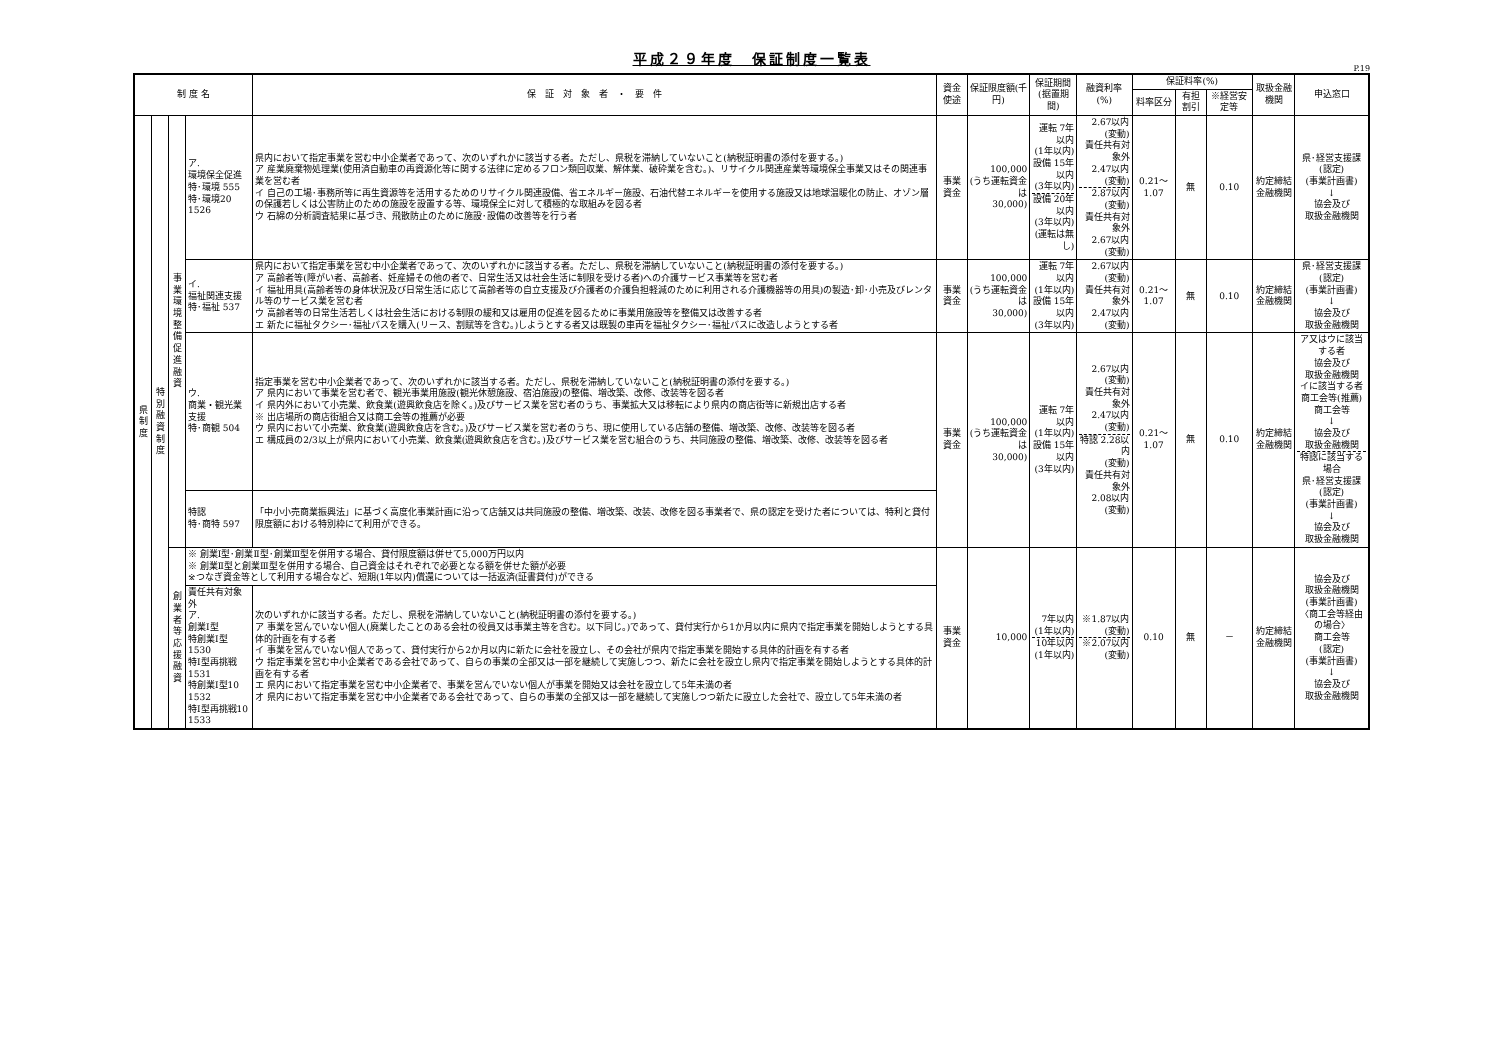平成２９年度　保証制度一覧表
P.19
| 制 度 名 | | | | 保 証 対 象 者 ・ 要 件 | 資金使途 | 保証限度額(千円) | 保証期間 (据置期間) | 融資利率(%) | 保証料率(%) | | | 取扱金融機関 | 申込窓口 |
| --- | --- | --- | --- | --- | --- | --- | --- | --- | --- | --- | --- | --- | --- |
| | | | | | | | | | 料率区分 | 有担割引 | ※経営安定等 | | |
| 県制度 | 特別融資制度 | 事業環境整備促進融資 | ア. 環境保全促進 特･環境 555 特･環境20 1526 | 県内において指定事業を営む中小企業者であって、次のいずれかに該当する者。ただし、県税を滞納していないこと(納税証明書の添付を要する。) ア 産業廃棄物処理業(使用済自動車の再資源化等に関する法律に定めるフロン類回収業、解体業、破砕業を含む。)、リサイクル関連産業等環境保全事業又はその関連事業を営む者 イ 自己の工場･事務所等に再生資源等を活用するためのリサイクル関連設備、省エネルギー施設、石油代替エネルギーを使用する施設又は地球温暖化の防止、オゾン層の保護若しくは公害防止のための施設を設置する等、環境保全に対して積極的な取組みを図る者 ウ 石綿の分析調査結果に基づき、飛散防止のために施設･設備の改善等を行う者 | 事業資金 | 100,000 (うち運転資金は 30,000) | 運転 7年以内 (1年以内) 設備 15年以内 (3年以内) 設備 20年以内 (3年以内) (運転は無し) | 2.67以内 (変動) 責任共有対象外 2.47以内 (変動) 2.87以内 (変動) 責任共有対象外 2.67以内 (変動) | 0.21～1.07 | 無 | 0.10 | 約定締結 金融機関 | 県･経営支援課 (認定) (事業計画書) ↓ 協会及び 取扱金融機関 |
| | | | イ. 福祉関連支援 特･福祉 537 | 県内において指定事業を営む中小企業者であって、次のいずれかに該当する者。ただし、県税を滞納していないこと(納税証明書の添付を要する。) ア 高齢者等(障がい者、高齢者、妊産婦その他の者で、日常生活又は社会生活に制限を受ける者)への介護サービス事業等を営む者 イ 福祉用具(高齢者等の身体状況及び日常生活に応じて高齢者等の自立支援及び介護者の介護負担軽減のために利用される介護機器等の用具)の製造･卸･小売及びレンタル等のサービス業を営む者 ウ 高齢者等の日常生活若しくは社会生活における制限の緩和又は雇用の促進を図るために事業用施設等を整備又は改善する者 エ 新たに福祉タクシー･福祉バスを購入(リース、割賦等を含む。)しようとする者又は既製の車両を福祉タクシー･福祉バスに改造しようとする者 | 事業資金 | 100,000 (うち運転資金は 30,000) | 運転 7年以内 (1年以内) 設備 15年以内 (3年以内) | 2.67以内 (変動) 責任共有対象外 2.47以内 (変動) | 0.21～1.07 | 無 | 0.10 | 約定締結 金融機関 | 県･経営支援課 (認定) (事業計画書) ↓ 協会及び 取扱金融機関 |
| | | | ウ. 商業・観光業支援 特･商観 504 | 指定事業を営む中小企業者であって、次のいずれかに該当する者。ただし、県税を滞納していないこと(納税証明書の添付を要する。) ア 県内において事業を営む者で、観光事業用施設(観光休憩施設、宿泊施設)の整備、増改築、改修、改装等を図る者 イ 県内外において小売業、飲食業(遊興飲食店を除く。)及びサービス業を営む者のうち、事業拡大又は移転により県内の商店街等に新規出店する者 ※ 出店場所の商店街組合又は商工会等の推薦が必要 ウ 県内において小売業、飲食業(遊興飲食店を含む。)及びサービス業を営む者のうち、現に使用している店舗の整備、増改築、改修、改装等を図る者 エ 構成員の2/3以上が県内において小売業、飲食業(遊興飲食店を含む。)及びサービス業を営む組合のうち、共同施設の整備、増改築、改修、改装等を図る者 | 事業資金 | 100,000 (うち運転資金は 30,000) | 運転 7年以内 (1年以内) 設備 15年以内 (3年以内) | 2.67以内 (変動) 責任共有対象外 2.47以内 (変動) 特認 2.28以内 (変動) 責任共有対象外 2.08以内 (変動) | 0.21～1.07 | 無 | 0.10 | 約定締結 金融機関 | ア又はウに該当する者 協会及び 取扱金融機関 イに該当する者 商工会等(推薦) 商工会等 ↓ 協会及び 取扱金融機関 特認に該当する場合 県･経営支援課 (認定) (事業計画書) ↓ 協会及び 取扱金融機関 |
| | | | 特認 特･商特 597 | 「中小小売商業振興法」に基づく高度化事業計画に沿って店舗又は共同施設の整備、増改築、改装、改修を図る事業者で、県の認定を受けた者については、特利と貸付限度額における特別枠にて利用ができる。 | | | | | | | | | |
| | | 創業者等応援融資 | ※ 創業Ⅰ型･創業Ⅱ型･創業Ⅲ型を併用する場合、貸付限度額は併せて5,000万円以内 ※ 創業Ⅱ型と創業Ⅲ型を併用する場合、自己資金はそれぞれで必要となる額を併せた額が必要 ※つなぎ資金等として利用する場合など、短期(1年以内)償還については一括返済(証書貸付)ができる | | 事業資金 | 10,000 | 7年以内 (1年以内) 10年以内 (1年以内) | ※1.87以内 (変動) ※2.07以内 (変動) | 0.10 | 無 | － | 約定締結 金融機関 | 協会及び 取扱金融機関 (事業計画書) 〈商工会等経由の場合〉 商工会等 (認定) (事業計画書) ↓ 協会及び 取扱金融機関 |
| | | | 責任共有対象外 ア. 創業Ⅰ型 特創業Ⅰ型 1530 特Ⅰ型再挑戦 1531 特創業Ⅰ型10 1532 特Ⅰ型再挑戦10 1533 | 次のいずれかに該当する者。ただし、県税を滞納していないこと(納税証明書の添付を要する。) ア 事業を営んでいない個人(廃業したことのある会社の役員又は事業主等を含む。以下同じ。)であって、貸付実行から1か月以内に県内で指定事業を開始しようとする具体的計画を有する者 イ 事業を営んでいない個人であって、貸付実行から2か月以内に新たに会社を設立し、その会社が県内で指定事業を開始する具体的計画を有する者 ウ 指定事業を営む中小企業者である会社であって、自らの事業の全部又は一部を継続して実施しつつ、新たに会社を設立し県内で指定事業を開始しようとする具体的計画を有する者 エ 県内において指定事業を営む中小企業者で、事業を営んでいない個人が事業を開始又は会社を設立して5年未満の者 オ 県内において指定事業を営む中小企業者である会社であって、自らの事業の全部又は一部を継続して実施しつつ新たに設立した会社で、設立して5年未満の者 | | | | | | | | | |